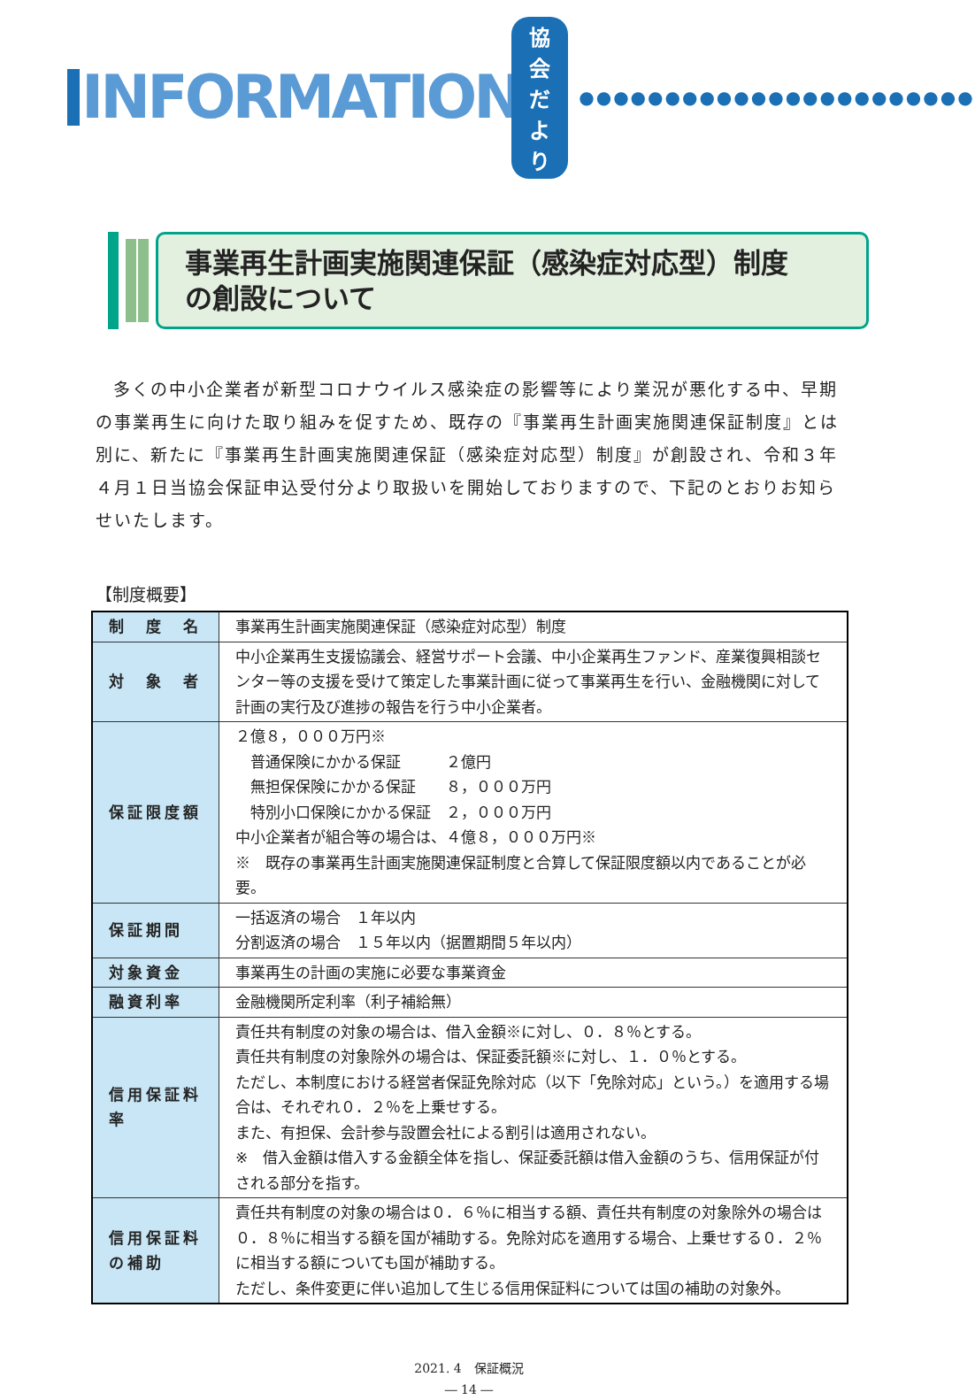INFORMATION 協会だより ●●●●●●●●●●●●●●●●●●●●●●●
事業再生計画実施関連保証（感染症対応型）制度
の創設について
多くの中小企業者が新型コロナウイルス感染症の影響等により業況が悪化する中、早期の事業再生に向けた取り組みを促すため、既存の『事業再生計画実施関連保証制度』とは別に、新たに『事業再生計画実施関連保証（感染症対応型）制度』が創設され、令和３年４月１日当協会保証申込受付分より取扱いを開始しておりますので、下記のとおりお知らせいたします。
【制度概要】
| 制 度 名 | 事業再生計画実施関連保証（感染症対応型）制度 |
| 対 象 者 | 中小企業再生支援協議会、経営サポート会議、中小企業再生ファンド、産業復興相談センター等の支援を受けて策定した事業計画に従って事業再生を行い、金融機関に対して計画の実行及び進捗の報告を行う中小企業者。 |
| 保証限度額 | ２億８，０００万円※ 普通保険にかかる保証 ２億円 無担保保険にかかる保証 ８，０００万円 特別小口保険にかかる保証 ２，０００万円 中小企業者が組合等の場合は、４億８，０００万円※ ※ 既存の事業再生計画実施関連保証制度と合算して保証限度額以内であることが必要。 |
| 保証期間 | 一括返済の場合 １年以内 分割返済の場合 １５年以内（据置期間５年以内） |
| 対象資金 | 事業再生の計画の実施に必要な事業資金 |
| 融資利率 | 金融機関所定利率（利子補給無） |
| 信用保証料率 | 責任共有制度の対象の場合は、借入金額※に対し、０．８％とする。 責任共有制度の対象除外の場合は、保証委託額※に対し、１．０％とする。 ただし、本制度における経営者保証免除対応（以下「免除対応」という。）を適用する場合は、それぞれ０．２％を上乗せする。 また、有担保、会計参与設置会社による割引は適用されない。 ※ 借入金額は借入する金額全体を指し、保証委託額は借入金額のうち、信用保証が付される部分を指す。 |
| 信用保証料の補助 | 責任共有制度の対象の場合は０．６％に相当する額、責任共有制度の対象除外の場合は０．８％に相当する額を国が補助する。免除対応を適用する場合、上乗せする０．２％に相当する額についても国が補助する。 ただし、条件変更に伴い追加して生じる信用保証料については国の補助の対象外。 |
2021. 4　保証概況
― 14 ―